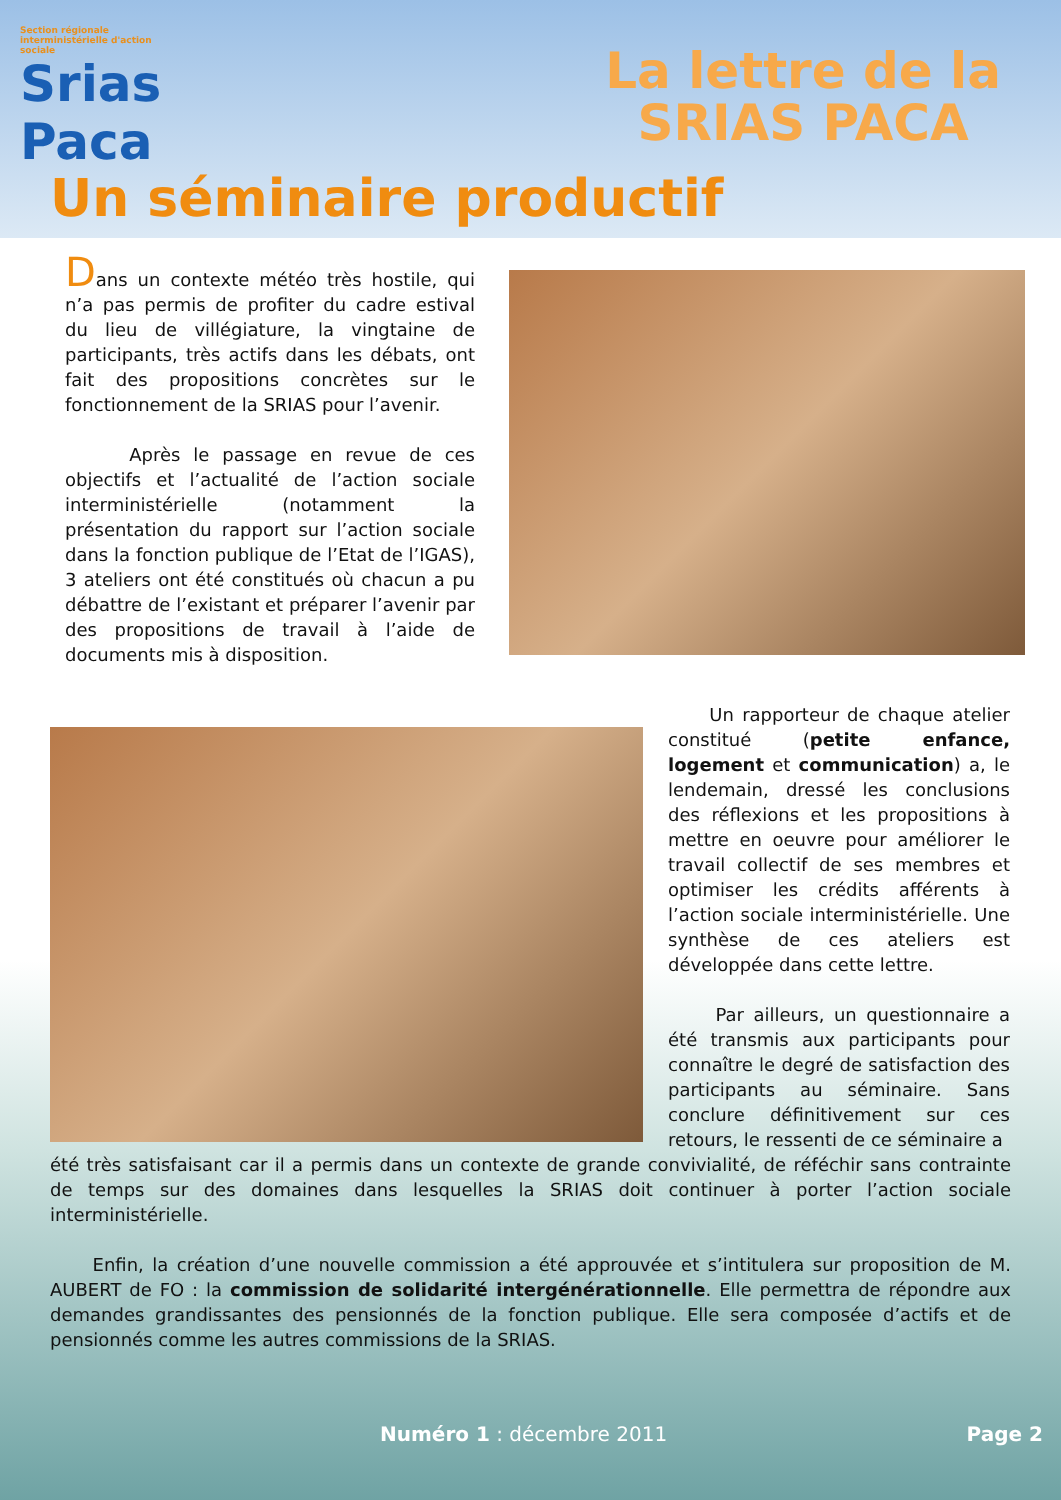Section régionale interministérielle d'action sociale
Srias
Paca
La lettre de la
SRIAS PACA
Un séminaire productif
Dans un contexte météo très hostile, qui n’a pas permis de profiter du cadre estival du lieu de villégiature, la vingtaine de participants, très actifs dans les débats, ont fait des propositions concrètes sur le fonctionnement de la SRIAS pour l’avenir.
Après le passage en revue de ces objectifs et l’actualité de l’action sociale interministérielle (notamment la présentation du rapport sur l’action sociale dans la fonction publique de l’Etat de l’IGAS), 3 ateliers ont été constitués où chacun a pu débattre de l’existant et préparer l’avenir par des propositions de travail à l’aide de documents mis à disposition.
Un rapporteur de chaque atelier constitué (petite enfance, logement et communication) a, le lendemain, dressé les conclusions des réflexions et les propositions à mettre en oeuvre pour améliorer le travail collectif de ses membres et optimiser les crédits afférents à l’action sociale interministérielle. Une synthèse de ces ateliers est développée dans cette lettre.
Par ailleurs, un questionnaire a été transmis aux participants pour connaître le degré de satisfaction des participants au séminaire. Sans conclure définitivement sur ces retours, le ressenti de ce séminaire a
été très satisfaisant car il a permis dans un contexte de grande convivialité, de réféchir sans contrainte de temps sur des domaines dans lesquelles la SRIAS doit continuer à porter l’action sociale interministérielle.
Enfin, la création d’une nouvelle commission a été approuvée et s’intitulera sur proposition de M. AUBERT de FO : la commission de solidarité intergénérationnelle. Elle permettra de répondre aux demandes grandissantes des pensionnés de la fonction publique. Elle sera composée d’actifs et de pensionnés comme les autres commissions de la SRIAS.
Numéro 1 : décembre 2011 Page 2